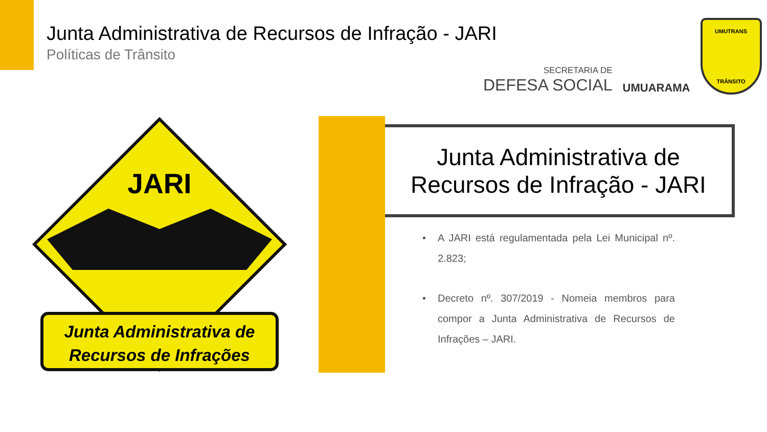Junta Administrativa de Recursos de Infração - JARI
Políticas de Trânsito
SECRETARIA DE
DEFESA SOCIAL
UMUARAMA
UMUTRANS
TRÂNSITO
JARI
Junta Administrativa de
Recursos de Infrações
Junta Administrativa de
Recursos de Infração - JARI
• A JARI está regulamentada pela Lei Municipal nº. 2.823;
• Decreto nº. 307/2019 - Nomeia membros para compor a Junta Administrativa de Recursos de Infrações – JARI.